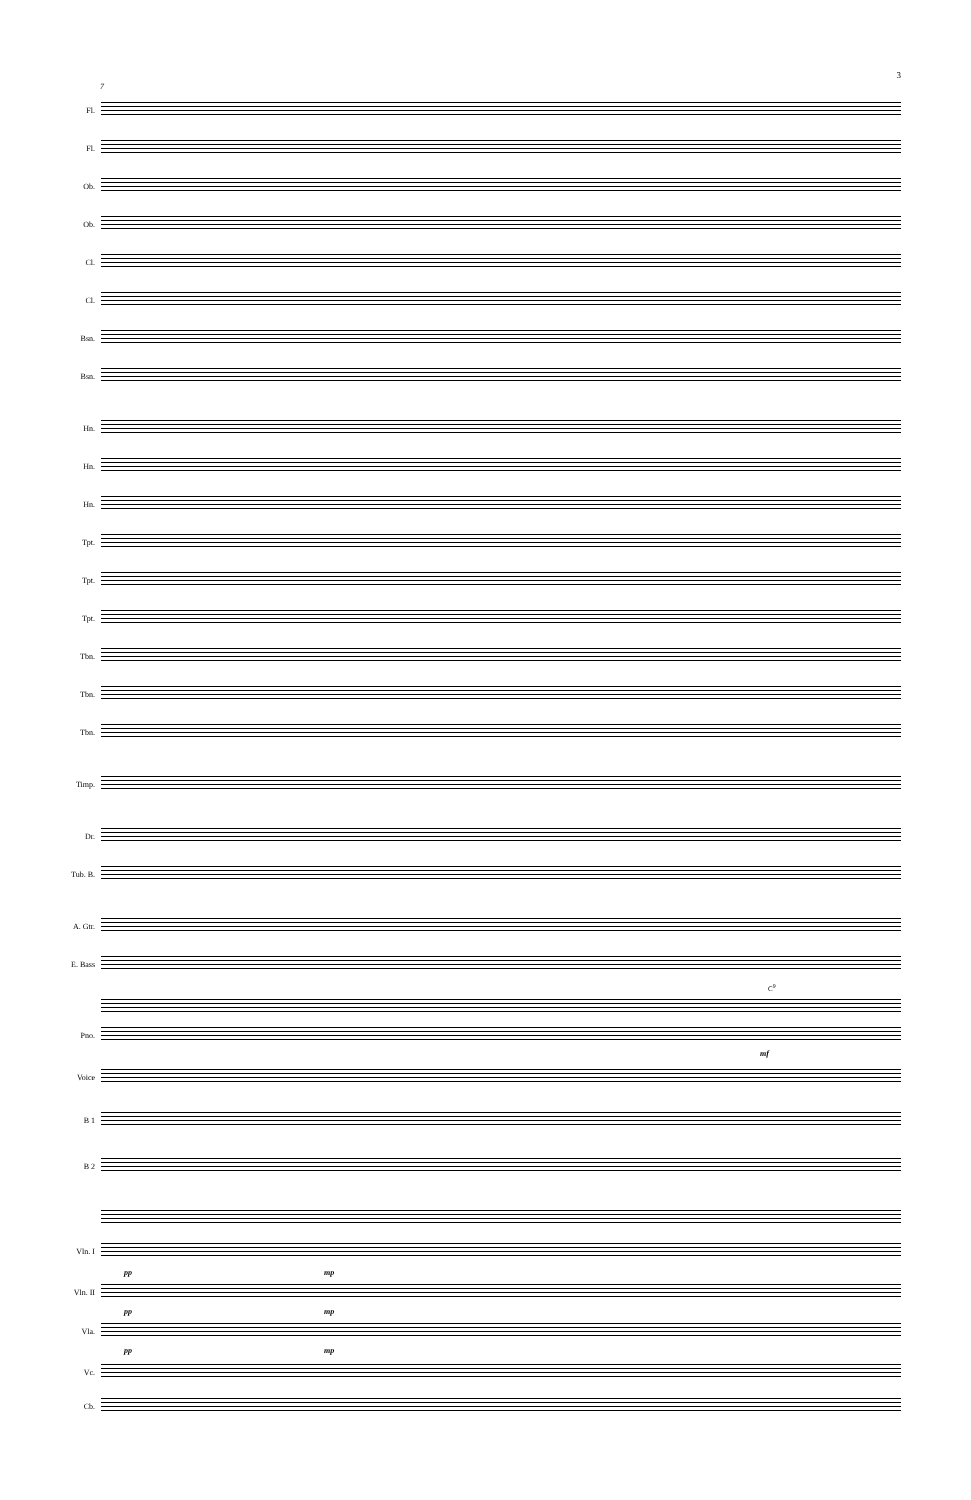3
7
Fl.
Fl.
Ob.
Ob.
Cl.
Cl.
Bsn.
Bsn.
Hn.
Hn.
Hn.
Tpt.
Tpt.
Tpt.
Tbn.
Tbn.
Tbn.
Timp.
Dr.
Tub. B.
A. Gtr.
E. Bass
C<sup>9</sup>
Pno.
mf
Voice
B 1
B 2
Vln. I
pp mp
Vln. II
pp mp
Vla.
pp mp
Vc.
Cb.